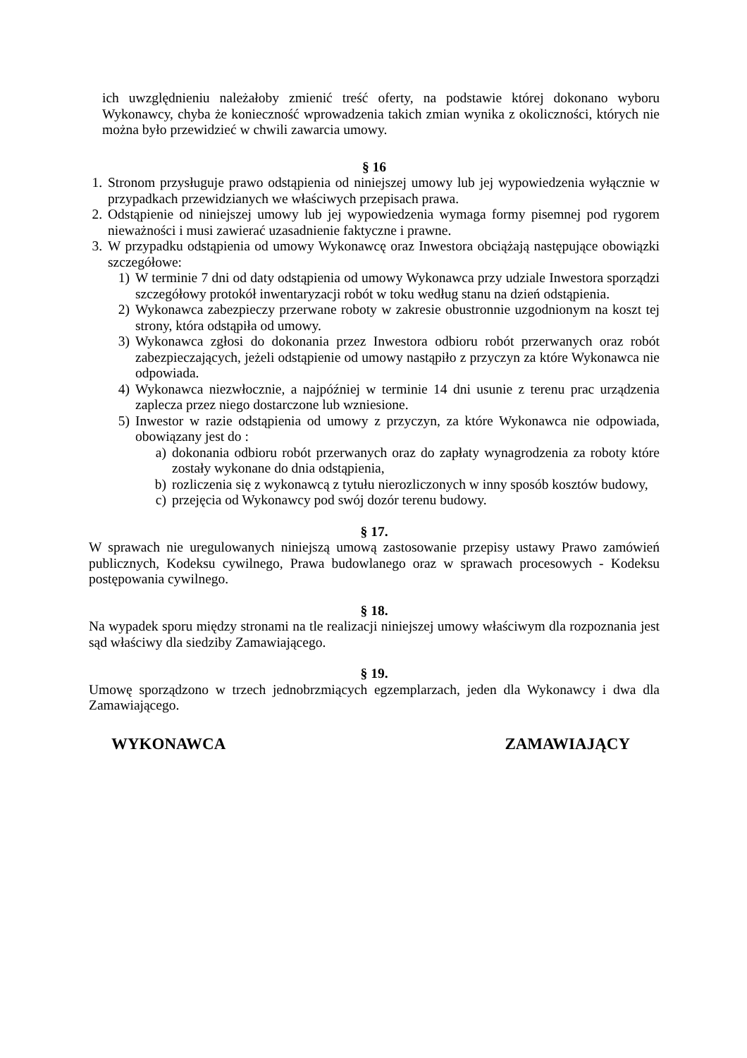ich uwzględnieniu należałoby zmienić treść oferty, na podstawie której dokonano wyboru Wykonawcy, chyba że konieczność wprowadzenia takich zmian wynika z okoliczności, których nie można było przewidzieć w chwili zawarcia umowy.
§ 16
1. Stronom przysługuje prawo odstąpienia od niniejszej umowy lub jej wypowiedzenia wyłącznie w przypadkach przewidzianych we właściwych przepisach prawa.
2. Odstąpienie od niniejszej umowy lub jej wypowiedzenia wymaga formy pisemnej pod rygorem nieważności i musi zawierać uzasadnienie faktyczne i prawne.
3. W przypadku odstąpienia od umowy Wykonawcę oraz Inwestora obciążają następujące obowiązki szczegółowe:
1) W terminie 7 dni od daty odstąpienia od umowy Wykonawca przy udziale Inwestora sporządzi szczegółowy protokół inwentaryzacji robót w toku według stanu na dzień odstąpienia.
2) Wykonawca zabezpieczy przerwane roboty w zakresie obustronnie uzgodnionym na koszt tej strony, która odstąpiła od umowy.
3) Wykonawca zgłosi do dokonania przez Inwestora odbioru robót przerwanych oraz robót zabezpieczających, jeżeli odstąpienie od umowy nastąpiło z przyczyn za które Wykonawca nie odpowiada.
4) Wykonawca niezwłocznie, a najpóźniej w terminie 14 dni usunie z terenu prac urządzenia zaplecza przez niego dostarczone lub wzniesione.
5) Inwestor w razie odstąpienia od umowy z przyczyn, za które Wykonawca nie odpowiada, obowiązany jest do :
a) dokonania odbioru robót przerwanych oraz do zapłaty wynagrodzenia za roboty które zostały wykonane do dnia odstąpienia,
b) rozliczenia się z wykonawcą z tytułu nierozliczonych w inny sposób kosztów budowy,
c) przejęcia od Wykonawcy pod swój dozór terenu budowy.
§ 17.
W sprawach nie uregulowanych niniejszą umową zastosowanie przepisy ustawy Prawo zamówień publicznych, Kodeksu cywilnego, Prawa budowlanego oraz w sprawach procesowych - Kodeksu postępowania cywilnego.
§ 18.
Na wypadek sporu między stronami na tle realizacji niniejszej umowy właściwym dla rozpoznania jest sąd właściwy dla siedziby Zamawiającego.
§ 19.
Umowę sporządzono w trzech jednobrzmiących egzemplarzach, jeden dla Wykonawcy i dwa dla Zamawiającego.
WYKONAWCA ZAMAWIAJĄCY